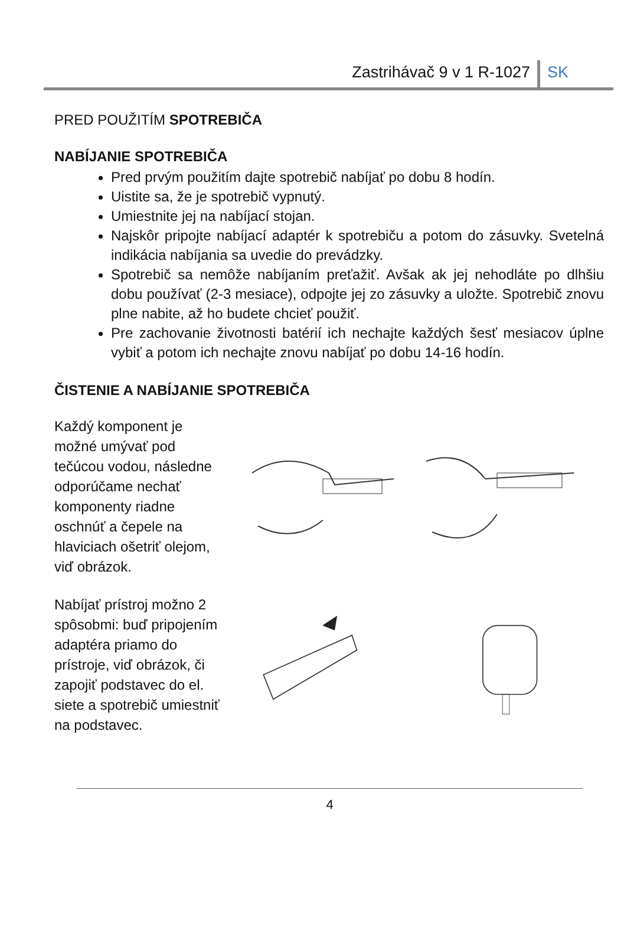Zastrihávač 9 v 1 R-1027 SK
PRED POUŽITÍM SPOTREBIČA
NABÍJANIE SPOTREBIČA
Pred prvým použitím dajte spotrebič nabíjať po dobu 8 hodín.
Uistite sa, že je spotrebič vypnutý.
Umiestnite jej na nabíjací stojan.
Najskôr pripojte nabíjací adaptér k spotrebiču a potom do zásuvky. Svetelná indikácia nabíjania sa uvedie do prevádzky.
Spotrebič sa nemôže nabíjaním preťažiť. Avšak ak jej nehodláte po dlhšiu dobu používať (2-3 mesiace), odpojte jej zo zásuvky a uložte. Spotrebič znovu plne nabite, až ho budete chcieť použiť.
Pre zachovanie životnosti batérií ich nechajte každých šesť mesiacov úplne vybiť a potom ich nechajte znovu nabíjať po dobu 14-16 hodín.
ČISTENIE A NABÍJANIE SPOTREBIČA
Každý komponent je možné umývať pod tečúcou vodou, následne odporúčame nechať komponenty riadne oschnúť a čepele na hlaviciach ošetriť olejom, viď obrázok.
Nabíjať prístroj možno 2 spôsobmi: buď pripojením adaptéra priamo do prístroje, viď obrázok, či zapojiť podstavec do el. siete a spotrebič umiestniť na podstavec.
4